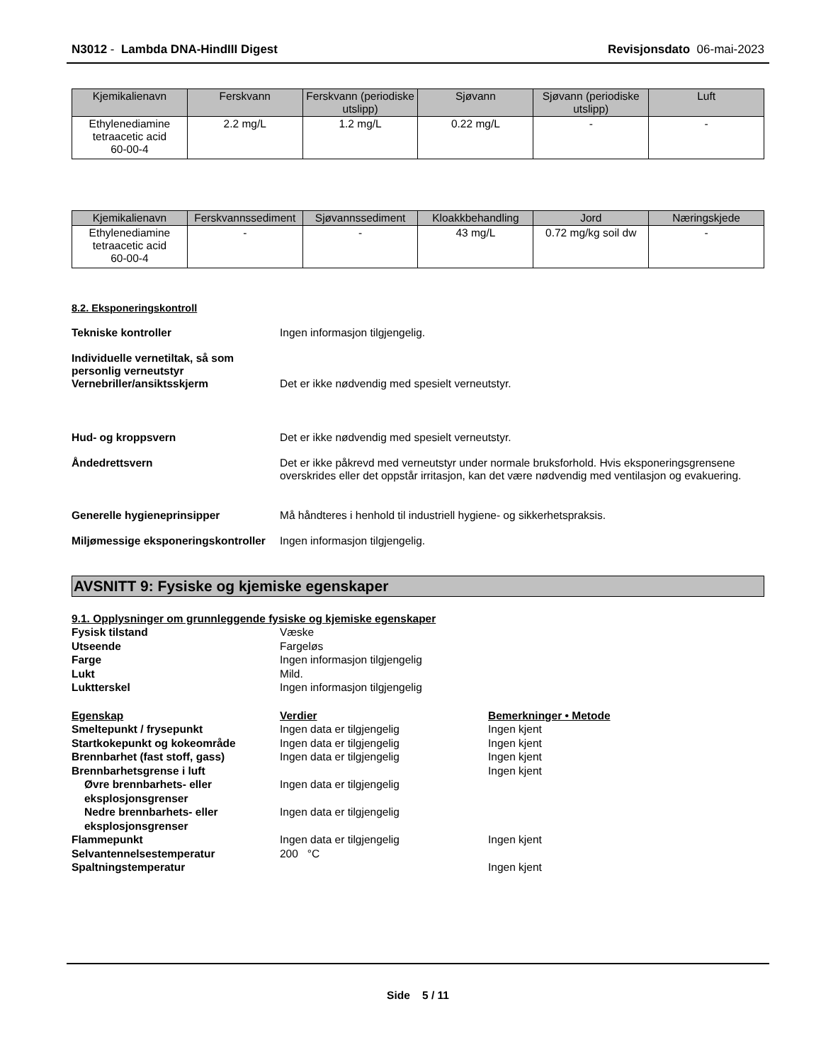N3012 - Lambda DNA-HindIII Digest Revisjonsdato 06-mai-2023
| Kjemikalienavn | Ferskvann | Ferskvann (periodiske utslipp) | Sjøvann | Sjøvann (periodiske utslipp) | Luft |
| --- | --- | --- | --- | --- | --- |
| Ethylenediamine tetraacetic acid 60-00-4 | 2.2 mg/L | 1.2 mg/L | 0.22 mg/L | - | - |
| Kjemikalienavn | Ferskvannssediment | Sjøvannssediment | Kloakkbehandling | Jord | Næringskjede |
| --- | --- | --- | --- | --- | --- |
| Ethylenediamine tetraacetic acid 60-00-4 | - | - | 43 mg/L | 0.72 mg/kg soil dw | - |
8.2. Eksponeringskontroll
Tekniske kontroller Ingen informasjon tilgjengelig.
Individuelle vernetiltak, så som personlig verneutstyr
Vernebriller/ansiktsskjerm
Det er ikke nødvendig med spesielt verneutstyr.
Hud- og kroppsvern Det er ikke nødvendig med spesielt verneutstyr.
Åndedrettsvern Det er ikke påkrevd med verneutstyr under normale bruksforhold. Hvis eksponeringsgrensene overskrides eller det oppstår irritasjon, kan det være nødvendig med ventilasjon og evakuering.
Generelle hygieneprinsipper Må håndteres i henhold til industriell hygiene- og sikkerhetspraksis.
Miljømessige eksponeringskontroller
Ingen informasjon tilgjengelig.
AVSNITT 9: Fysiske og kjemiske egenskaper
9.1. Opplysninger om grunnleggende fysiske og kjemiske egenskaper
| Fysisk tilstand | Væske | |
| Utseende | Fargeløs | |
| Farge | Ingen informasjon tilgjengelig | |
| Lukt | Mild. | |
| Luktterskel | Ingen informasjon tilgjengelig | |
| Egenskap | Verdier | Bemerkninger • Metode |
| Smeltepunkt / frysepunkt | Ingen data er tilgjengelig | Ingen kjent |
| Startkokepunkt og kokeområde | Ingen data er tilgjengelig | Ingen kjent |
| Brennbarhet (fast stoff, gass) | Ingen data er tilgjengelig | Ingen kjent |
| Brennbarhetsgrense i luft | | Ingen kjent |
| Øvre brennbarhets- eller eksplosjonsgrenser | Ingen data er tilgjengelig | |
| Nedre brennbarhets- eller eksplosjonsgrenser | Ingen data er tilgjengelig | |
| Flammepunkt | Ingen data er tilgjengelig | Ingen kjent |
| Selvantennelsestemperatur | 200 °C | |
| Spaltningstemperatur | | Ingen kjent |
Side 5 / 11